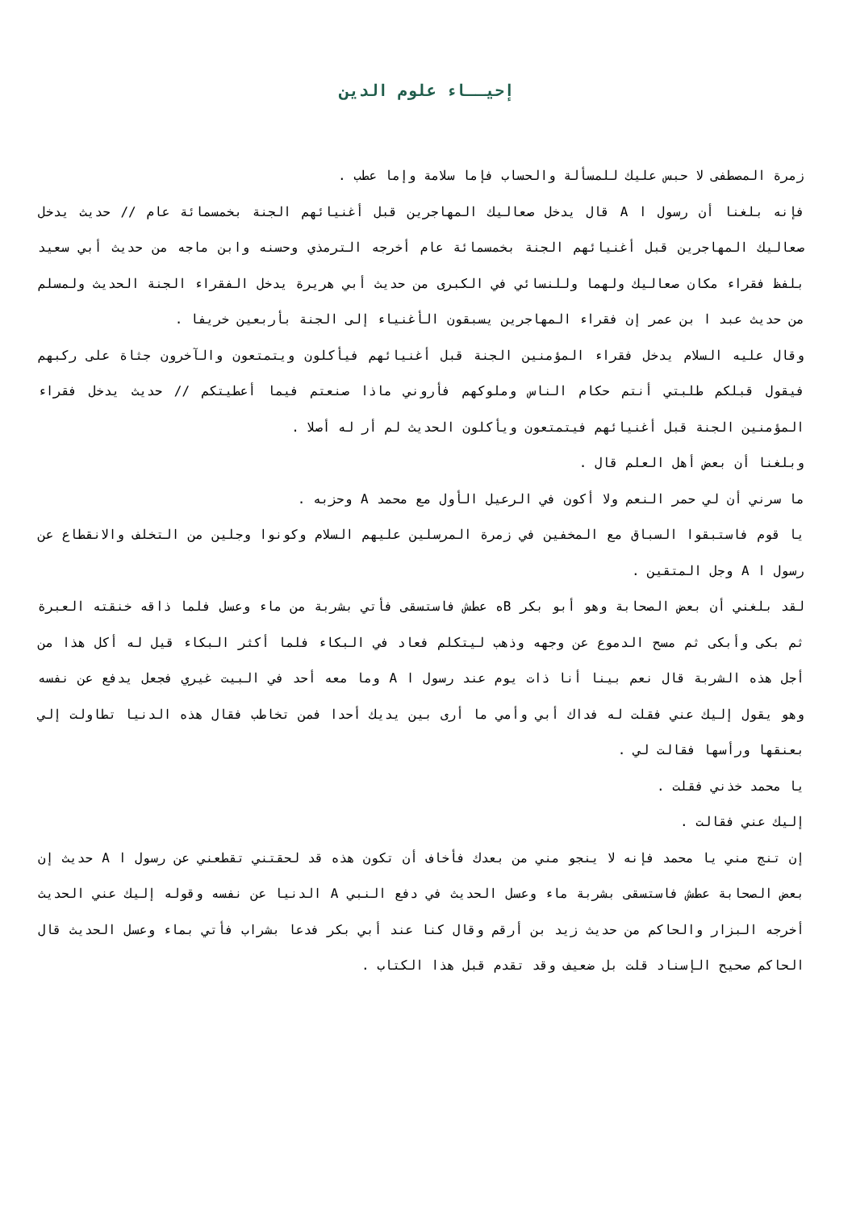إحيــاء علوم الدين
زمرة المصطفى لا حبس عليك للمسألة والحساب فإما سلامة وإما عطب .
فإنه بلغنا أن رسول ا A قال يدخل صعاليك المهاجرين قبل أغنيائهم الجنة بخمسمائة عام // حديث يدخل صعاليك المهاجرين قبل أغنيائهم الجنة بخمسمائة عام أخرجه الترمذي وحسنه وابن ماجه من حديث أبي سعيد بلفظ فقراء مكان صعاليك ولهما وللنسائي في الكبرى من حديث أبي هريرة يدخل الفقراء الجنة الحديث ولمسلم من حديث عبد ا بن عمر إن فقراء المهاجرين يسبقون الأغنياء إلى الجنة بأربعين خريفا .
وقال عليه السلام يدخل فقراء المؤمنين الجنة قبل أغنيائهم فيأكلون ويتمتعون والآخرون جثاة على ركبهم فيقول قبلكم طلبتي أنتم حكام الناس وملوكهم فأروني ماذا صنعتم فيما أعطيتكم // حديث يدخل فقراء المؤمنين الجنة قبل أغنيائهم فيتمتعون ويأكلون الحديث لم أر له أصلا .
وبلغنا أن بعض أهل العلم قال .
ما سرني أن لي حمر النعم ولا أكون في الرعيل الأول مع محمد A وحزبه .
يا قوم فاستبقوا السباق مع المخفين في زمرة المرسلين عليهم السلام وكونوا وجلين من التخلف والانقطاع عن رسول ا A وجل المتقين .
لقد بلغني أن بعض الصحابة وهو أبو بكر Bه عطش فاستسقى فأتي بشربة من ماء وعسل فلما ذاقه خنقته العبرة ثم بكى وأبكى ثم مسح الدموع عن وجهه وذهب ليتكلم فعاد في البكاء فلما أكثر البكاء قيل له أكل هذا من أجل هذه الشربة قال نعم بينا أنا ذات يوم عند رسول ا A وما معه أحد في البيت غيري فجعل يدفع عن نفسه وهو يقول إليك عني فقلت له فداك أبي وأمي ما أرى بين يديك أحدا فمن تخاطب فقال هذه الدنيا تطاولت إلي بعنقها ورأسها فقالت لي .
يا محمد خذني فقلت .
إليك عني فقالت .
إن تنج مني يا محمد فإنه لا ينجو مني من بعدك فأخاف أن تكون هذه قد لحقتني تقطعني عن رسول ا A حديث إن بعض الصحابة عطش فاستسقى بشربة ماء وعسل الحديث في دفع النبي A الدنيا عن نفسه وقوله إليك عني الحديث أخرجه البزار والحاكم من حديث زيد بن أرقم وقال كنا عند أبي بكر فدعا بشراب فأتي بماء وعسل الحديث قال الحاكم صحيح الإسناد قلت بل ضعيف وقد تقدم قبل هذا الكتاب .